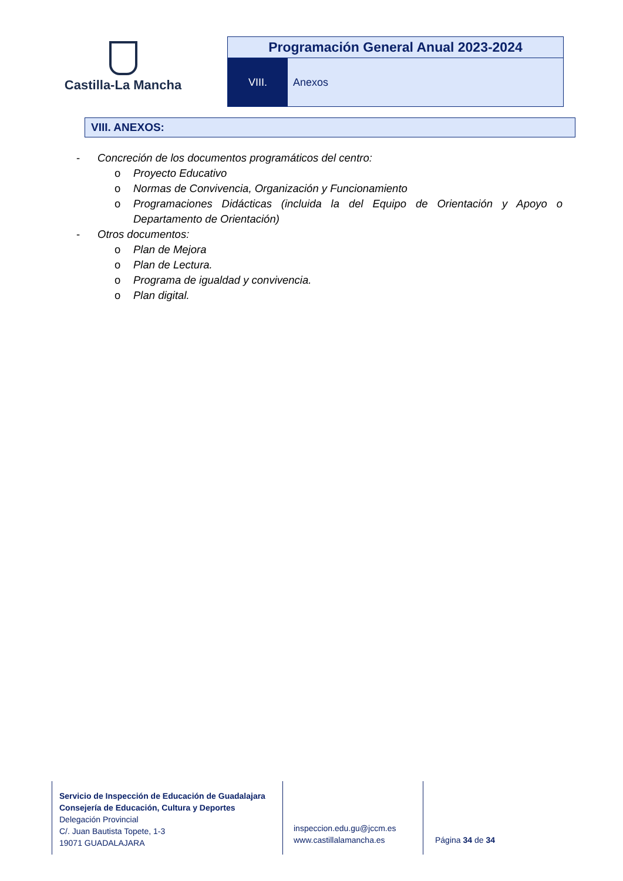Castilla-La Mancha
Programación General Anual 2023-2024
VIII. Anexos
VIII. ANEXOS:
- Concreción de los documentos programáticos del centro:
o Proyecto Educativo
o Normas de Convivencia, Organización y Funcionamiento
o Programaciones Didácticas (incluida la del Equipo de Orientación y Apoyo o Departamento de Orientación)
- Otros documentos:
o Plan de Mejora
o Plan de Lectura.
o Programa de igualdad y convivencia.
o Plan digital.
Servicio de Inspección de Educación de Guadalajara
Consejería de Educación, Cultura y Deportes
Delegación Provincial
C/. Juan Bautista Topete, 1-3
19071 GUADALAJARA
inspeccion.edu.gu@jccm.es
www.castillalamancha.es
Página 34 de 34